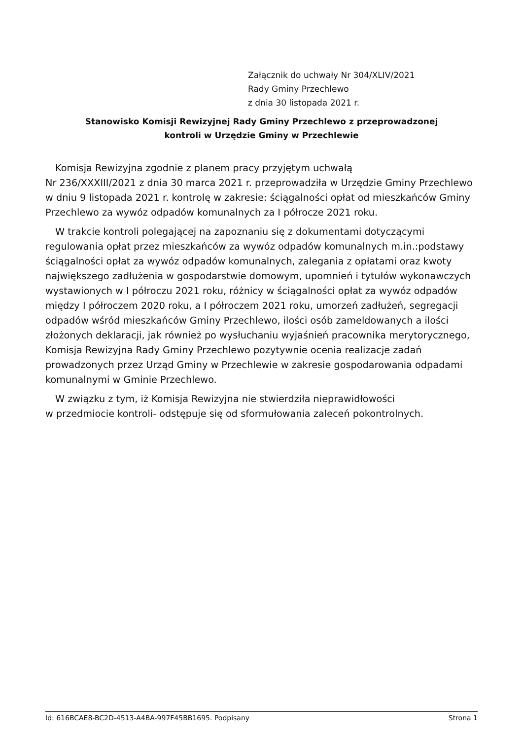Załącznik do uchwały Nr 304/XLIV/2021
Rady Gminy Przechlewo
z dnia 30 listopada 2021 r.
Stanowisko Komisji Rewizyjnej Rady Gminy Przechlewo z przeprowadzonej
kontroli w Urzędzie Gminy w Przechlewie
Komisja Rewizyjna zgodnie z planem pracy przyjętym uchwałą
Nr 236/XXXIII/2021 z dnia 30 marca 2021 r. przeprowadziła w Urzędzie Gminy Przechlewo w dniu 9 listopada 2021 r. kontrolę w zakresie: ściągalności opłat od mieszkańców Gminy Przechlewo za wywóz odpadów komunalnych za I półrocze 2021 roku.
W trakcie kontroli polegającej na zapoznaniu się z dokumentami dotyczącymi regulowania opłat przez mieszkańców za wywóz odpadów komunalnych m.in.:podstawy ściągalności opłat za wywóz odpadów komunalnych, zalegania z opłatami oraz kwoty największego zadłużenia w gospodarstwie domowym, upomnień i tytułów wykonawczych wystawionych w I półroczu 2021 roku, różnicy w ściągalności opłat za wywóz odpadów między I półroczem 2020 roku, a I półroczem 2021 roku, umorzeń zadłużeń, segregacji odpadów wśród mieszkańców Gminy Przechlewo, ilości osób zameldowanych a ilości złożonych deklaracji, jak również po wysłuchaniu wyjaśnień pracownika merytorycznego, Komisja Rewizyjna Rady Gminy Przechlewo pozytywnie ocenia realizacje zadań prowadzonych przez Urząd Gminy w Przechlewie w zakresie gospodarowania odpadami komunalnymi w Gminie Przechlewo.
W związku z tym, iż Komisja Rewizyjna nie stwierdziła nieprawidłowości
w przedmiocie kontroli- odstępuje się od sformułowania zaleceń pokontrolnych.
Id: 616BCAE8-BC2D-4513-A4BA-997F45BB1695. Podpisany Strona 1